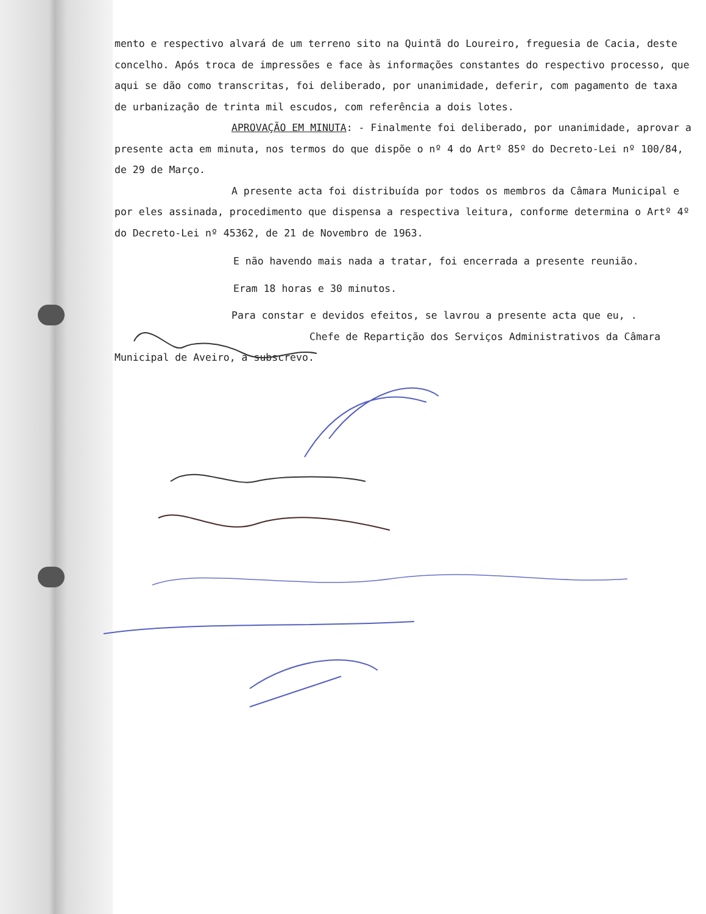mento e respectivo alvará de um terreno sito na Quintã do Loureiro, freguesia de Cacia, deste concelho. Após troca de impressões e face às informações constantes do respectivo processo, que aqui se dão como transcritas, foi deliberado, por unanimidade, deferir, com pagamento de taxa de urbanização de trinta mil escudos, com referência a dois lotes.
APROVAÇÃO EM MINUTA: - Finalmente foi deliberado, por unanimidade, aprovar a presente acta em minuta, nos termos do que dispõe o nº 4 do Artº 85º do Decreto-Lei nº 100/84, de 29 de Março.
A presente acta foi distribuída por todos os membros da Câmara Municipal e por eles assinada, procedimento que dispensa a respectiva leitura, conforme determina o Artº 4º do Decreto-Lei nº 45362, de 21 de Novembro de 1963.
E não havendo mais nada a tratar, foi encerrada a presente reunião.
Eram 18 horas e 30 minutos.
Para constar e devidos efeitos, se lavrou a presente acta que eu, . Chefe de Repartição dos Serviços Administrativos da Câmara Municipal de Aveiro, a subscrevo.